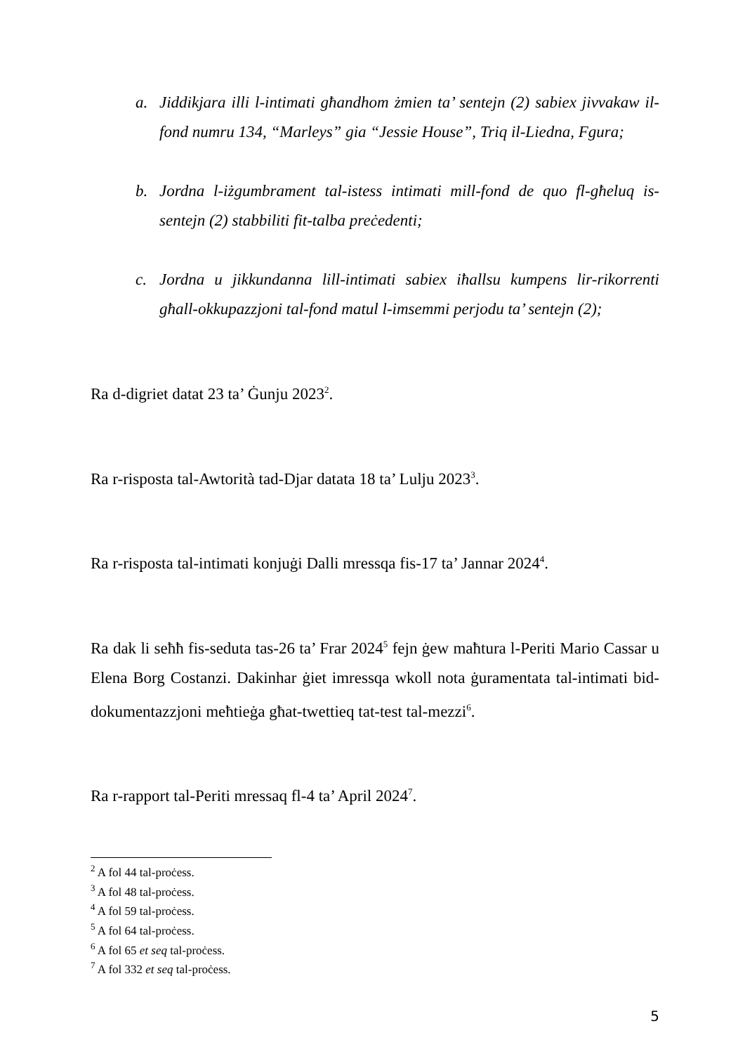a. Jiddikjara illi l-intimati għandhom żmien ta’ sentejn (2) sabiex jivvakaw il-fond numru 134, “Marleys” gia “Jessie House”, Triq il-Liedna, Fgura;
b. Jordna l-iżgumbrament tal-istess intimati mill-fond de quo fl-għeluq is-sentejn (2) stabbiliti fit-talba preċedenti;
c. Jordna u jikkundanna lill-intimati sabiex iħallsu kumpens lir-rikorrenti għall-okkupazzjoni tal-fond matul l-imsemmi perjodu ta’ sentejn (2);
Ra d-digriet datat 23 ta’ Ġunju 2023<sup>2</sup>.
Ra r-risposta tal-Awtorità tad-Djar datata 18 ta’ Lulju 2023<sup>3</sup>.
Ra r-risposta tal-intimati konjuġi Dalli mressqa fis-17 ta’ Jannar 2024<sup>4</sup>.
Ra dak li seħħ fis-seduta tas-26 ta’ Frar 2024<sup>5</sup> fejn ġew maħtura l-Periti Mario Cassar u Elena Borg Costanzi. Dakinhar ġiet imressqa wkoll nota ġuramentata tal-intimati bid-dokumentazzjoni meħtieġa għat-twettieq tat-test tal-mezzi<sup>6</sup>.
Ra r-rapport tal-Periti mressaq fl-4 ta’ April 2024<sup>7</sup>.
<sup>2</sup> A fol 44 tal-proċess.
<sup>3</sup> A fol 48 tal-proċess.
<sup>4</sup> A fol 59 tal-proċess.
<sup>5</sup> A fol 64 tal-proċess.
<sup>6</sup> A fol 65 et seq tal-proċess.
<sup>7</sup> A fol 332 et seq tal-proċess.
5